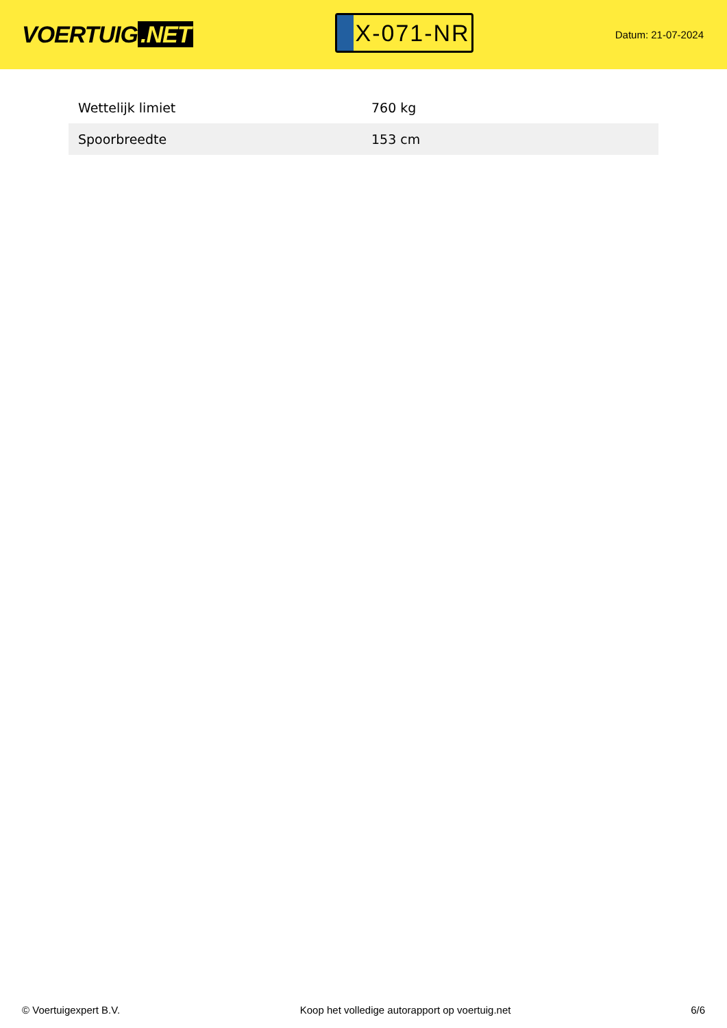VOERTUIG.NET
X-071-NR
Datum: 21-07-2024
| Wettelijk limiet | 760 kg |
| Spoorbreedte | 153 cm |
© Voertuigexpert B.V. Koop het volledige autorapport op voertuig.net 6/6